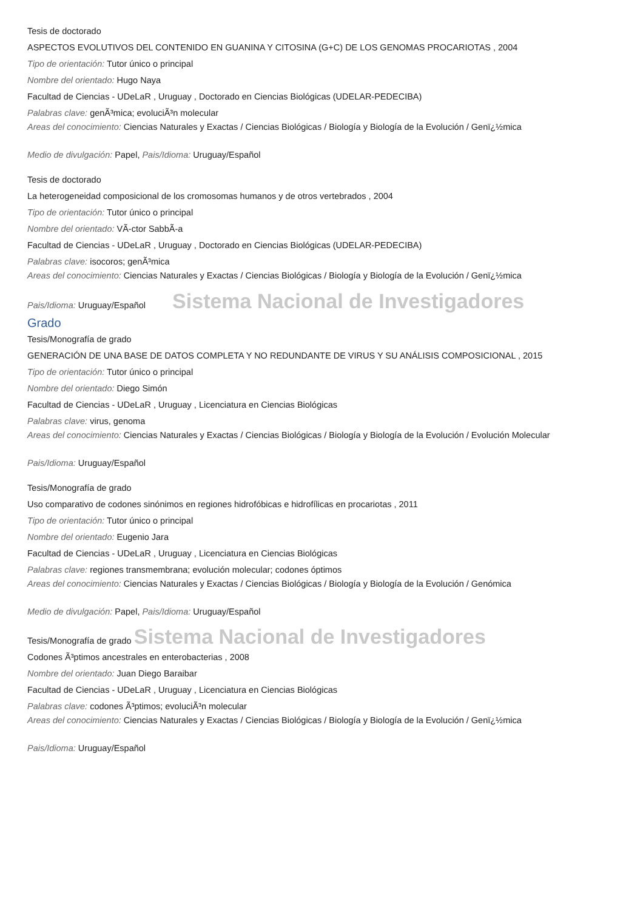Tesis de doctorado
ASPECTOS EVOLUTIVOS DEL CONTENIDO EN GUANINA Y CITOSINA (G+C) DE LOS GENOMAS PROCARIOTAS , 2004
Tipo de orientación: Tutor único o principal
Nombre del orientado: Hugo Naya
Facultad de Ciencias - UDeLaR , Uruguay , Doctorado en Ciencias Biológicas (UDELAR-PEDECIBA)
Palabras clave: genÃ³mica; evoluciÃ³n molecular
Areas del conocimiento: Ciencias Naturales y Exactas / Ciencias Biológicas / Biología y Biología de la Evolución / Genï¿½mica
Medio de divulgación: Papel, Pais/Idioma: Uruguay/Español
Tesis de doctorado
La heterogeneidad composicional de los cromosomas humanos y de otros vertebrados , 2004
Tipo de orientación: Tutor único o principal
Nombre del orientado: VÃ-ctor SabbÃ-a
Facultad de Ciencias - UDeLaR , Uruguay , Doctorado en Ciencias Biológicas (UDELAR-PEDECIBA)
Palabras clave: isocoros; genÃ³mica
Areas del conocimiento: Ciencias Naturales y Exactas / Ciencias Biológicas / Biología y Biología de la Evolución / Genï¿½mica
Pais/Idioma: Uruguay/Español Sistema Nacional de Investigadores
Grado
Tesis/Monografía de grado
GENERACIÓN DE UNA BASE DE DATOS COMPLETA Y NO REDUNDANTE DE VIRUS Y SU ANÁLISIS COMPOSICIONAL , 2015
Tipo de orientación: Tutor único o principal
Nombre del orientado: Diego Simón
Facultad de Ciencias - UDeLaR , Uruguay , Licenciatura en Ciencias Biológicas
Palabras clave: virus, genoma
Areas del conocimiento: Ciencias Naturales y Exactas / Ciencias Biológicas / Biología y Biología de la Evolución / Evolución Molecular
Pais/Idioma: Uruguay/Español
Tesis/Monografía de grado
Uso comparativo de codones sinónimos en regiones hidrofóbicas e hidrofílicas en procariotas , 2011
Tipo de orientación: Tutor único o principal
Nombre del orientado: Eugenio Jara
Facultad de Ciencias - UDeLaR , Uruguay , Licenciatura en Ciencias Biológicas
Palabras clave: regiones transmembrana; evolución molecular; codones óptimos
Areas del conocimiento: Ciencias Naturales y Exactas / Ciencias Biológicas / Biología y Biología de la Evolución / Genómica
Medio de divulgación: Papel, Pais/Idioma: Uruguay/Español
Tesis/Monografía de grado Sistema Nacional de Investigadores
Codones Ã³ptimos ancestrales en enterobacterias , 2008
Nombre del orientado: Juan Diego Baraibar
Facultad de Ciencias - UDeLaR , Uruguay , Licenciatura en Ciencias Biológicas
Palabras clave: codones Ã³ptimos; evoluciÃ³n molecular
Areas del conocimiento: Ciencias Naturales y Exactas / Ciencias Biológicas / Biología y Biología de la Evolución / Genï¿½mica
Pais/Idioma: Uruguay/Español